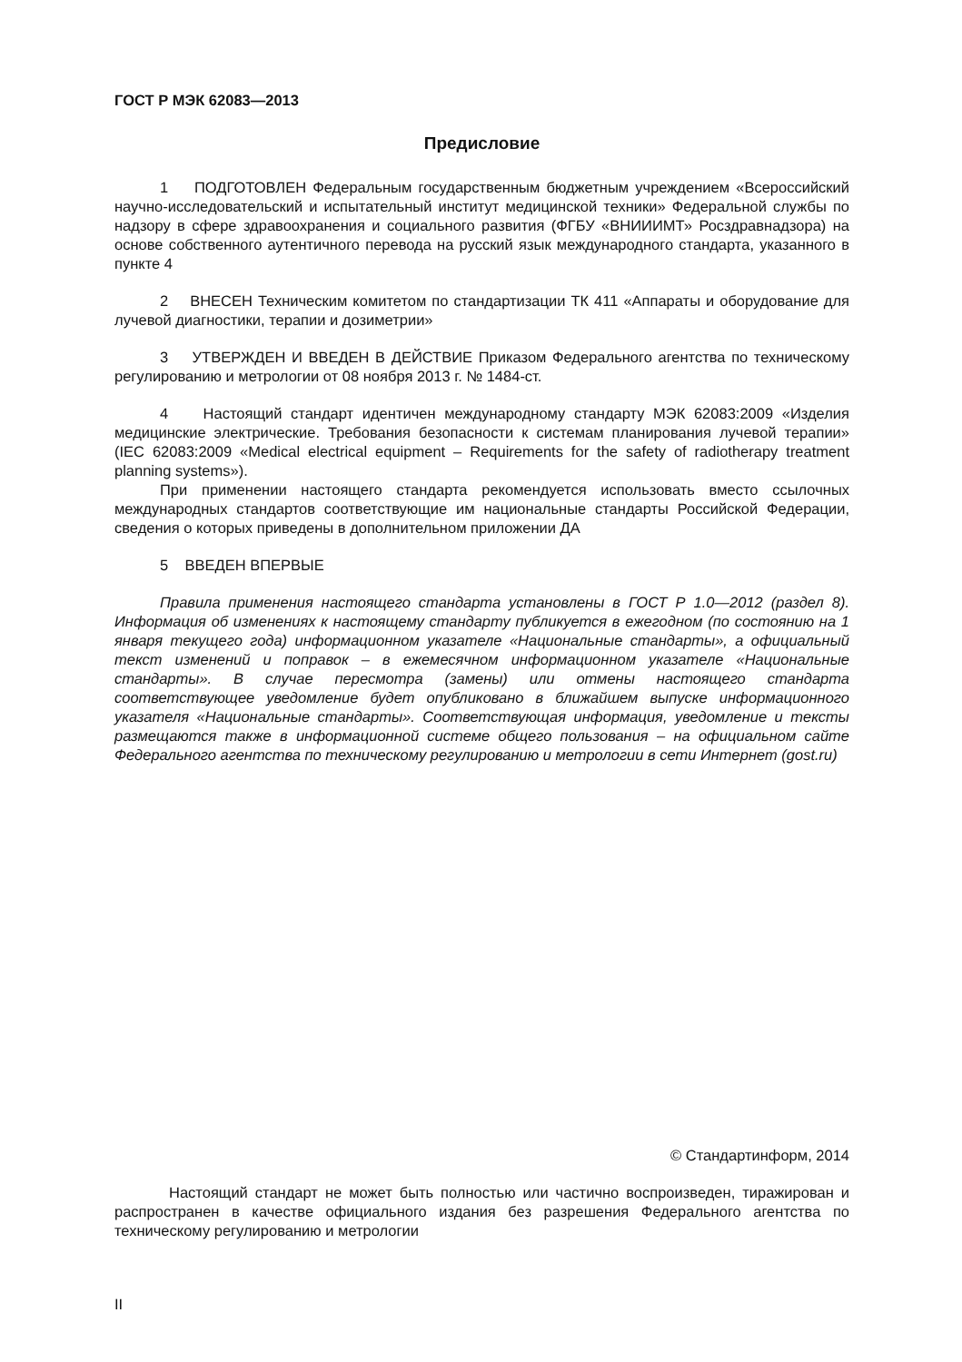ГОСТ Р МЭК 62083—2013
Предисловие
1 ПОДГОТОВЛЕН Федеральным государственным бюджетным учреждением «Всероссийский научно-исследовательский и испытательный институт медицинской техники» Федеральной службы по надзору в сфере здравоохранения и социального развития (ФГБУ «ВНИИИМТ» Росздравнадзора) на основе собственного аутентичного перевода на русский язык международного стандарта, указанного в пункте 4
2 ВНЕСЕН Техническим комитетом по стандартизации ТК 411 «Аппараты и оборудование для лучевой диагностики, терапии и дозиметрии»
3 УТВЕРЖДЕН И ВВЕДЕН В ДЕЙСТВИЕ Приказом Федерального агентства по техническому регулированию и метрологии от 08 ноября 2013 г. № 1484-ст.
4 Настоящий стандарт идентичен международному стандарту МЭК 62083:2009 «Изделия медицинские электрические. Требования безопасности к системам планирования лучевой терапии» (IEC 62083:2009 «Medical electrical equipment – Requirements for the safety of radiotherapy treatment planning systems»).
При применении настоящего стандарта рекомендуется использовать вместо ссылочных международных стандартов соответствующие им национальные стандарты Российской Федерации, сведения о которых приведены в дополнительном приложении ДА
5 ВВЕДЕН ВПЕРВЫЕ
Правила применения настоящего стандарта установлены в ГОСТ Р 1.0—2012 (раздел 8). Информация об изменениях к настоящему стандарту публикуется в ежегодном (по состоянию на 1 января текущего года) информационном указателе «Национальные стандарты», а официальный текст изменений и поправок – в ежемесячном информационном указателе «Национальные стандарты». В случае пересмотра (замены) или отмены настоящего стандарта соответствующее уведомление будет опубликовано в ближайшем выпуске информационного указателя «Национальные стандарты». Соответствующая информация, уведомление и тексты размещаются также в информационной системе общего пользования – на официальном сайте Федерального агентства по техническому регулированию и метрологии в сети Интернет (gost.ru)
© Стандартинформ, 2014
Настоящий стандарт не может быть полностью или частично воспроизведен, тиражирован и распространен в качестве официального издания без разрешения Федерального агентства по техническому регулированию и метрологии
II